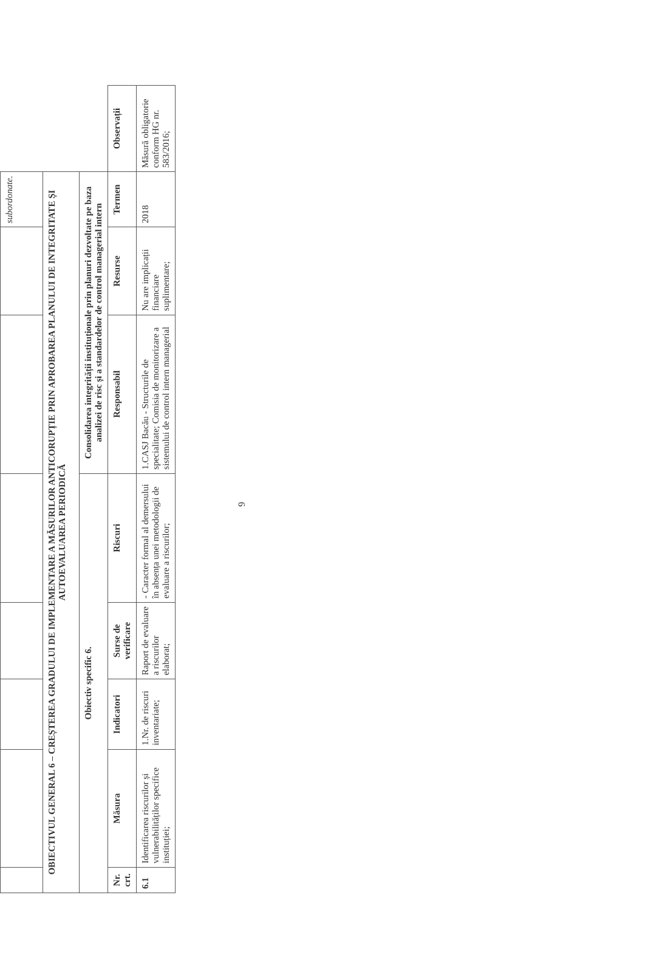| | | | | | | | subordonate. | |
| OBIECTIVUL GENERAL 6 – CREȘTEREA GRADULUI DE IMPLEMENTARE A MĂSURILOR ANTICORUPȚIE PRIN APROBAREA PLANULUI DE INTEGRITATE ȘI AUTOEVALUAREA PERIODICĂ | | | | | | | | |
| Obiectiv specific 6. | | | | | Consolidarea integrității instituționale prin planuri dezvoltate pe baza analizei de risc și a standardelor de control managerial intern | | | |
| Nr. crt. | Măsura | Indicatori | Surse de verificare | Riscuri | Responsabil | Resurse | Termen | Observații |
| 6.1 | Identificarea riscurilor și vulnerabilităților specifice instituției; | 1.Nr. de riscuri inventariate; | Raport de evaluare a riscurilor elaborat; | - Caracter formal al demersului în absența unei metodologii de evaluare a riscurilor; | 1.CASJ Bacău - Structurile de specialitate; Comisia de monitorizare a sistemului de control intern managerial | Nu are implicații financiare suplimentare; | 2018 | Măsură obligatorie conform HG nr. 583/2016; |
9